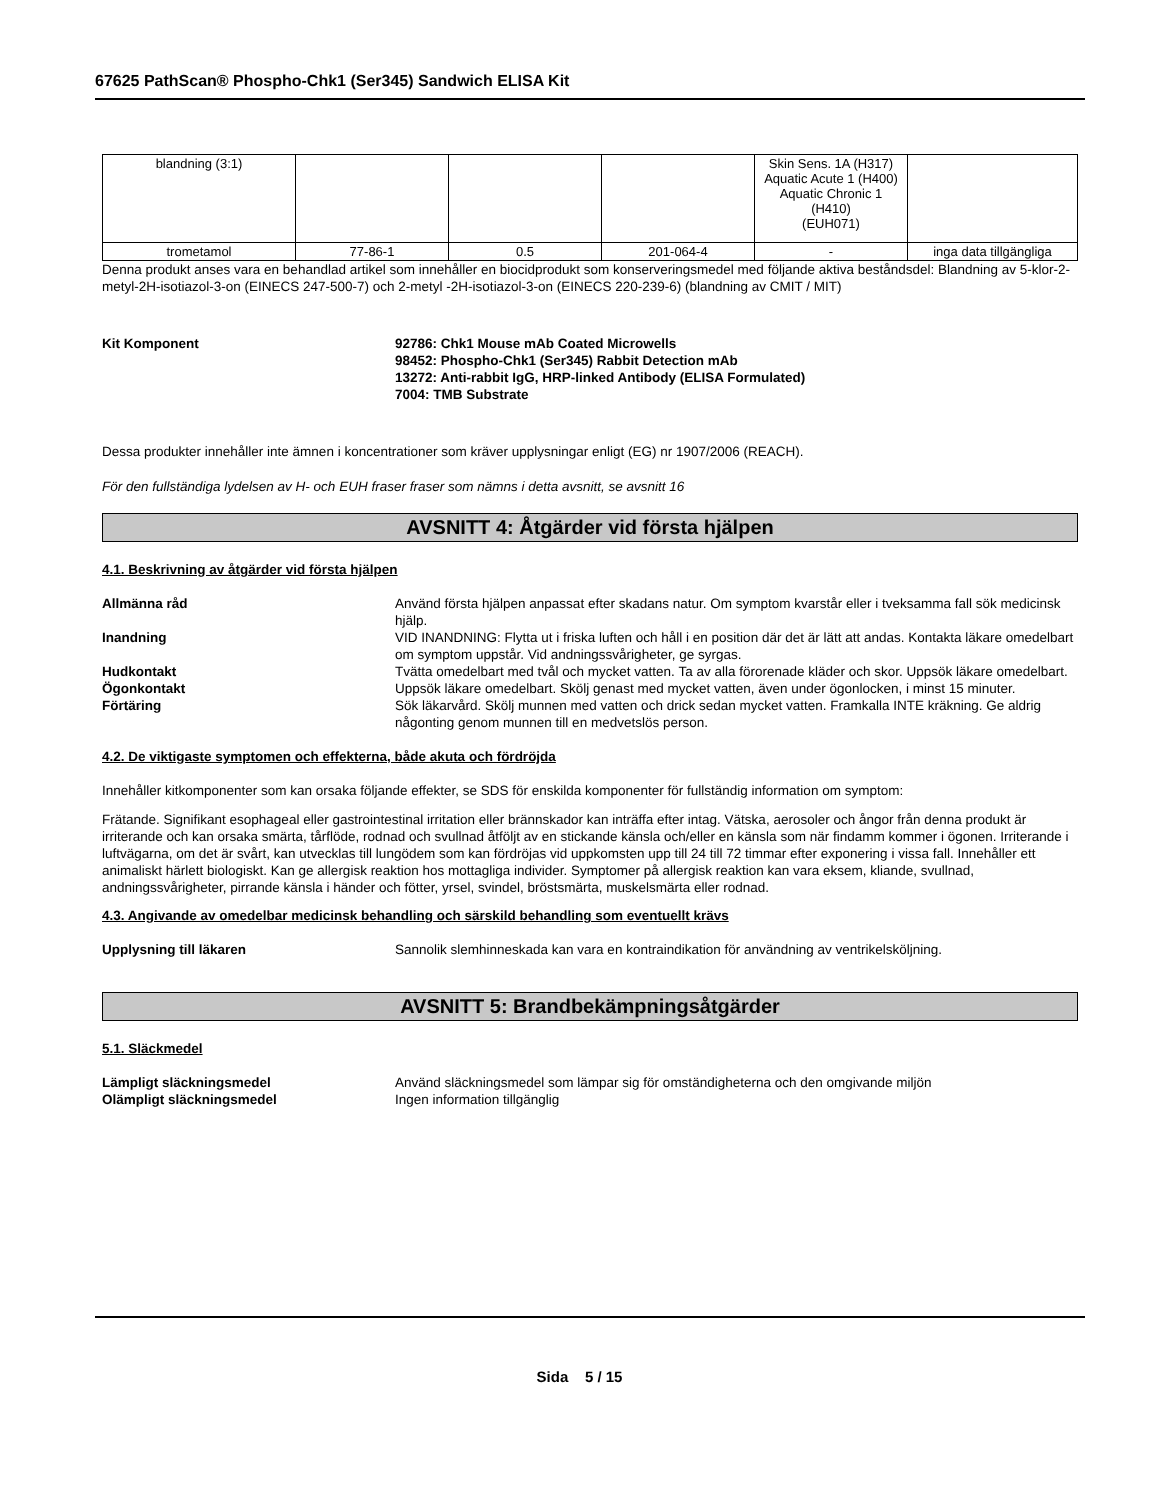67625 PathScan® Phospho-Chk1 (Ser345) Sandwich ELISA Kit
| blandning (3:1) | | | | Skin Sens. 1A (H317) Aquatic Acute 1 (H400) Aquatic Chronic 1 (H410) (EUH071) | |
| trometamol | 77-86-1 | 0.5 | 201-064-4 | - | inga data tillgängliga |
Denna produkt anses vara en behandlad artikel som innehåller en biocidprodukt som konserveringsmedel med följande aktiva beståndsdel: Blandning av 5-klor-2-metyl-2H-isotiazol-3-on (EINECS 247-500-7) och 2-metyl -2H-isotiazol-3-on (EINECS 220-239-6) (blandning av CMIT / MIT)
Kit Komponent 92786: Chk1 Mouse mAb Coated Microwells
98452: Phospho-Chk1 (Ser345) Rabbit Detection mAb
13272: Anti-rabbit IgG, HRP-linked Antibody (ELISA Formulated)
7004: TMB Substrate
Dessa produkter innehåller inte ämnen i koncentrationer som kräver upplysningar enligt (EG) nr 1907/2006 (REACH).
För den fullständiga lydelsen av H- och EUH fraser fraser som nämns i detta avsnitt, se avsnitt 16
AVSNITT 4: Åtgärder vid första hjälpen
4.1. Beskrivning av åtgärder vid första hjälpen
Allmänna råd Använd första hjälpen anpassat efter skadans natur. Om symptom kvarstår eller i tveksamma fall sök medicinsk hjälp.
Inandning VID INANDNING: Flytta ut i friska luften och håll i en position där det är lätt att andas. Kontakta läkare omedelbart om symptom uppstår. Vid andningssvårigheter, ge syrgas.
Hudkontakt Tvätta omedelbart med tvål och mycket vatten. Ta av alla förorenade kläder och skor. Uppsök läkare omedelbart.
Ögonkontakt Uppsök läkare omedelbart. Skölj genast med mycket vatten, även under ögonlocken, i minst 15 minuter.
Förtäring Sök läkarvård. Skölj munnen med vatten och drick sedan mycket vatten. Framkalla INTE kräkning. Ge aldrig någonting genom munnen till en medvetslös person.
4.2. De viktigaste symptomen och effekterna, både akuta och fördröjda
Innehåller kitkomponenter som kan orsaka följande effekter, se SDS för enskilda komponenter för fullständig information om symptom:
Frätande. Signifikant esophageal eller gastrointestinal irritation eller brännskador kan inträffa efter intag. Vätska, aerosoler och ångor från denna produkt är irriterande och kan orsaka smärta, tårflöde, rodnad och svullnad åtföljt av en stickande känsla och/eller en känsla som när findamm kommer i ögonen. Irriterande i luftvägarna, om det är svårt, kan utvecklas till lungödem som kan fördröjas vid uppkomsten upp till 24 till 72 timmar efter exponering i vissa fall. Innehåller ett animaliskt härlett biologiskt. Kan ge allergisk reaktion hos mottagliga individer. Symptomer på allergisk reaktion kan vara eksem, kliande, svullnad, andningssvårigheter, pirrande känsla i händer och fötter, yrsel, svindel, bröstsmärta, muskelsmärta eller rodnad.
4.3. Angivande av omedelbar medicinsk behandling och särskild behandling som eventuellt krävs
Upplysning till läkaren Sannolik slemhinneskada kan vara en kontraindikation för användning av ventrikelsköljning.
AVSNITT 5: Brandbekämpningsåtgärder
5.1. Släckmedel
Lämpligt släckningsmedel Använd släckningsmedel som lämpar sig för omständigheterna och den omgivande miljön
Olämpligt släckningsmedel Ingen information tillgänglig
Sida 5 / 15